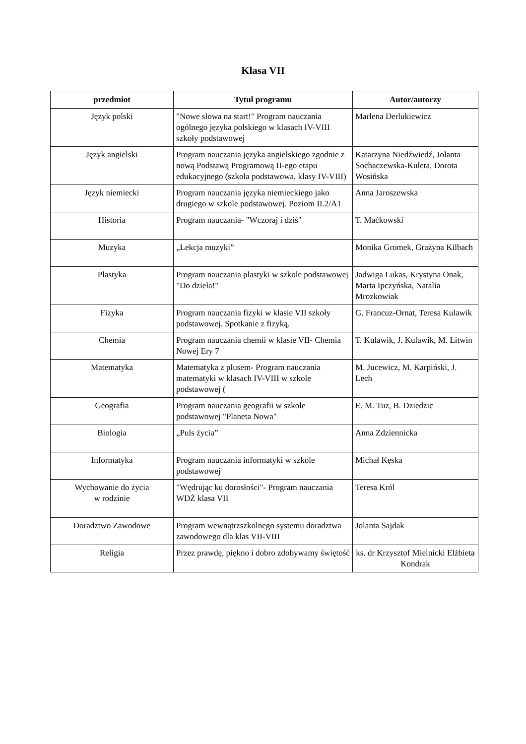Klasa VII
| przedmiot | Tytuł programu | Autor/autorzy |
| --- | --- | --- |
| Język polski | "Nowe słowa na start!" Program nauczania ogólnego języka polskiego w klasach IV-VIII szkoły podstawowej | Marlena Derlukiewicz |
| Język angielski | Program nauczania języka angielskiego zgodnie z nową Podstawą Programową II-ego etapu edukacyjnego (szkoła podstawowa, klasy IV-VIII) | Katarzyna Niedźwiedź, Jolanta Sochaczewska-Kuleta, Dorota Wosińska |
| Język niemiecki | Program nauczania języka niemieckiego jako drugiego w szkole podstawowej. Poziom II.2/A1 | Anna Jaroszewska |
| Historia | Program nauczania- "Wczoraj i dziś" | T. Maćkowski |
| Muzyka | „Lekcja muzyki” | Monika Gromek, Grażyna Kilbach |
| Plastyka | Program nauczania plastyki w szkole podstawowej "Do dzieła!" | Jadwiga Lukas, Krystyna Onak, Marta Ipczyńska, Natalia Mrozkowiak |
| Fizyka | Program nauczania fizyki w klasie VII szkoły podstawowej. Spotkanie z fizyką. | G. Francuz-Ornat, Teresa Kulawik |
| Chemia | Program nauczania chemii w klasie VII- Chemia Nowej Ery 7 | T. Kulawik, J. Kulawik, M. Litwin |
| Matematyka | Matematyka z plusem- Program nauczania matematyki w klasach IV-VIII w szkole podstawowej ( | M. Jucewicz, M. Karpiński, J. Lech |
| Geografia | Program nauczania geografii w szkole podstawowej "Planeta Nowa" | E. M. Tuz, B. Dziedzic |
| Biologia | „Puls życia” | Anna Zdziennicka |
| Informatyka | Program nauczania informatyki w szkole podstawowej | Michał Kęska |
| Wychowanie do życia w rodzinie | "Wędrując ku dorosłości"- Program nauczania WDŻ klasa VII | Teresa Król |
| Doradztwo Zawodowe | Program wewnątrzszkolnego systemu doradztwa zawodowego dla klas VII-VIII | Jolanta Sajdak |
| Religia | Przez prawdę, piękno i dobro zdobywamy świętość | ks. dr Krzysztof Mielnicki Elżbieta Kondrak |